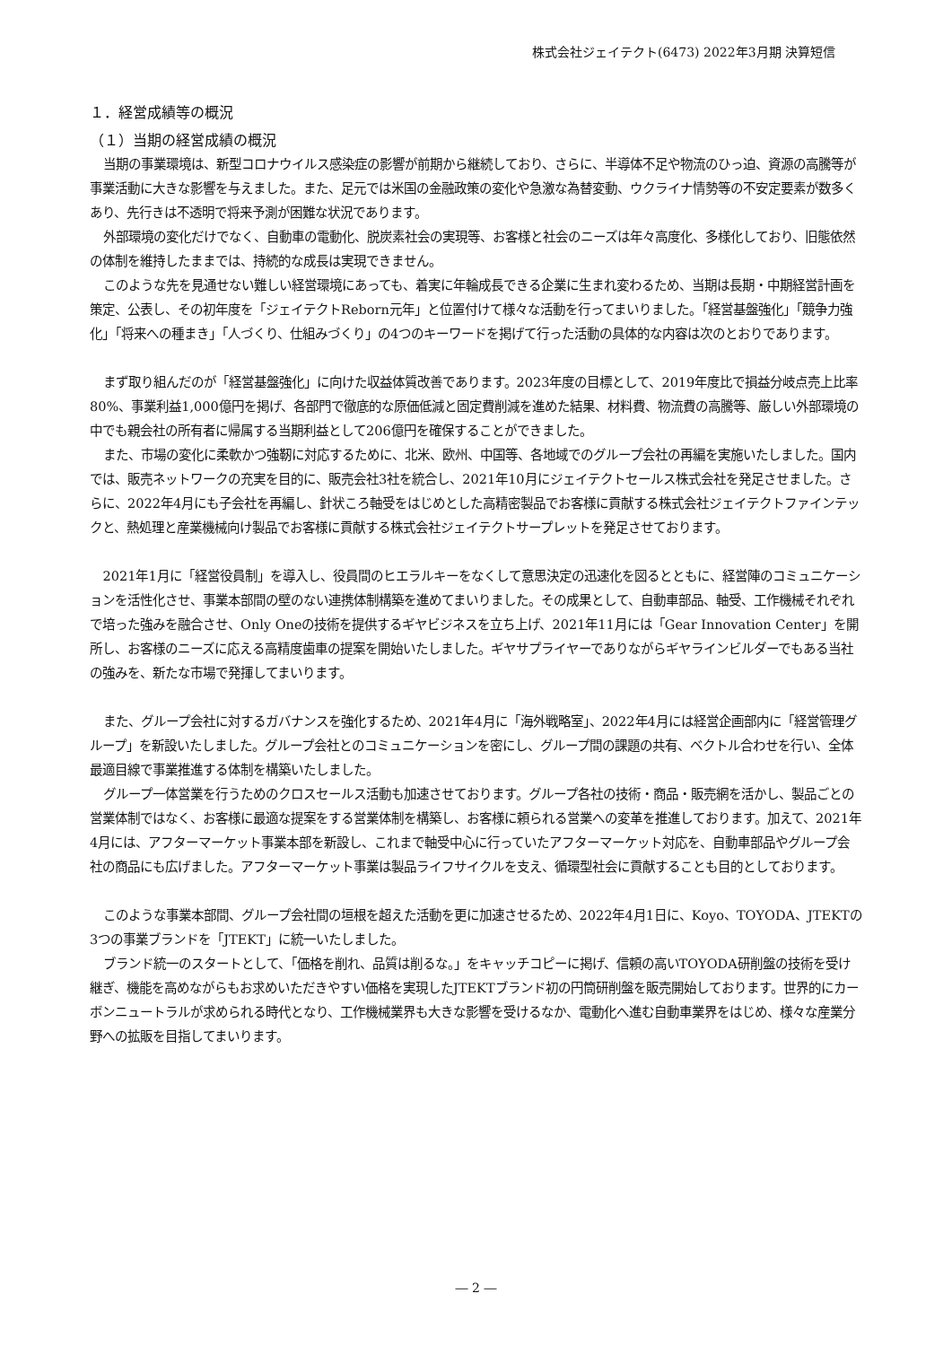株式会社ジェイテクト(6473) 2022年3月期 決算短信
１．経営成績等の概況
（１）当期の経営成績の概況
当期の事業環境は、新型コロナウイルス感染症の影響が前期から継続しており、さらに、半導体不足や物流のひっ迫、資源の高騰等が事業活動に大きな影響を与えました。また、足元では米国の金融政策の変化や急激な為替変動、ウクライナ情勢等の不安定要素が数多くあり、先行きは不透明で将来予測が困難な状況であります。
外部環境の変化だけでなく、自動車の電動化、脱炭素社会の実現等、お客様と社会のニーズは年々高度化、多様化しており、旧態依然の体制を維持したままでは、持続的な成長は実現できません。
このような先を見通せない難しい経営環境にあっても、着実に年輪成長できる企業に生まれ変わるため、当期は長期・中期経営計画を策定、公表し、その初年度を「ジェイテクトReborn元年」と位置付けて様々な活動を行ってまいりました。「経営基盤強化」「競争力強化」「将来への種まき」「人づくり、仕組みづくり」の4つのキーワードを掲げて行った活動の具体的な内容は次のとおりであります。
まず取り組んだのが「経営基盤強化」に向けた収益体質改善であります。2023年度の目標として、2019年度比で損益分岐点売上比率80%、事業利益1,000億円を掲げ、各部門で徹底的な原価低減と固定費削減を進めた結果、材料費、物流費の高騰等、厳しい外部環境の中でも親会社の所有者に帰属する当期利益として206億円を確保することができました。
また、市場の変化に柔軟かつ強靭に対応するために、北米、欧州、中国等、各地域でのグループ会社の再編を実施いたしました。国内では、販売ネットワークの充実を目的に、販売会社3社を統合し、2021年10月にジェイテクトセールス株式会社を発足させました。さらに、2022年4月にも子会社を再編し、針状ころ軸受をはじめとした高精密製品でお客様に貢献する株式会社ジェイテクトファインテックと、熱処理と産業機械向け製品でお客様に貢献する株式会社ジェイテクトサープレットを発足させております。
2021年1月に「経営役員制」を導入し、役員間のヒエラルキーをなくして意思決定の迅速化を図るとともに、経営陣のコミュニケーションを活性化させ、事業本部間の壁のない連携体制構築を進めてまいりました。その成果として、自動車部品、軸受、工作機械それぞれで培った強みを融合させ、Only Oneの技術を提供するギヤビジネスを立ち上げ、2021年11月には「Gear Innovation Center」を開所し、お客様のニーズに応える高精度歯車の提案を開始いたしました。ギヤサプライヤーでありながらギヤラインビルダーでもある当社の強みを、新たな市場で発揮してまいります。
また、グループ会社に対するガバナンスを強化するため、2021年4月に「海外戦略室」、2022年4月には経営企画部内に「経営管理グループ」を新設いたしました。グループ会社とのコミュニケーションを密にし、グループ間の課題の共有、ベクトル合わせを行い、全体最適目線で事業推進する体制を構築いたしました。
グループ一体営業を行うためのクロスセールス活動も加速させております。グループ各社の技術・商品・販売網を活かし、製品ごとの営業体制ではなく、お客様に最適な提案をする営業体制を構築し、お客様に頼られる営業への変革を推進しております。加えて、2021年4月には、アフターマーケット事業本部を新設し、これまで軸受中心に行っていたアフターマーケット対応を、自動車部品やグループ会社の商品にも広げました。アフターマーケット事業は製品ライフサイクルを支え、循環型社会に貢献することも目的としております。
このような事業本部間、グループ会社間の垣根を超えた活動を更に加速させるため、2022年4月1日に、Koyo、TOYODA、JTEKTの3つの事業ブランドを「JTEKT」に統一いたしました。
ブランド統一のスタートとして、「価格を削れ、品質は削るな。」をキャッチコピーに掲げ、信頼の高いTOYODA研削盤の技術を受け継ぎ、機能を高めながらもお求めいただきやすい価格を実現したJTEKTブランド初の円筒研削盤を販売開始しております。世界的にカーボンニュートラルが求められる時代となり、工作機械業界も大きな影響を受けるなか、電動化へ進む自動車業界をはじめ、様々な産業分野への拡販を目指してまいります。
― 2 ―